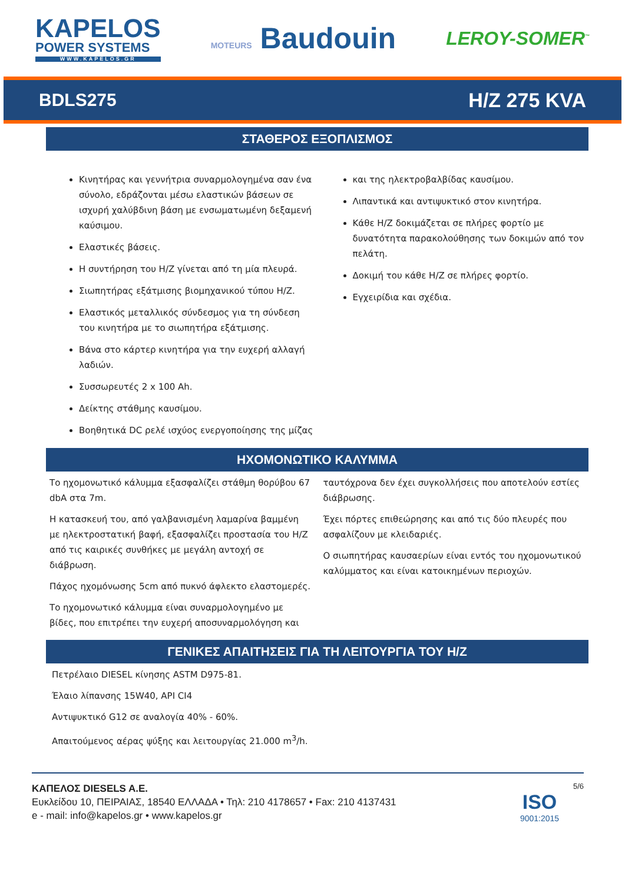KAPELOS
POWER SYSTEMS
WWW.KAPELOS.GR
MOTEURS Baudouin
LEROY-SOMER<sup>™</sup>
BDLS275 H/Z 275 KVA
ΣΤΑΘΕΡΟΣ ΕΞΟΠΛΙΣΜΟΣ
Κινητήρας και γεννήτρια συναρμολογημένα σαν ένα σύνολο, εδράζονται μέσω ελαστικών βάσεων σε ισχυρή χαλύβδινη βάση με ενσωματωμένη δεξαμενή καύσιμου.
Ελαστικές βάσεις.
Η συντήρηση του H/Z γίνεται από τη μία πλευρά.
Σιωπητήρας εξάτμισης βιομηχανικού τύπου H/Z.
Ελαστικός μεταλλικός σύνδεσμος για τη σύνδεση του κινητήρα με το σιωπητήρα εξάτμισης.
Βάνα στο κάρτερ κινητήρα για την ευχερή αλλαγή λαδιών.
Συσσωρευτές 2 x 100 Ah.
Δείκτης στάθμης καυσίμου.
Βοηθητικά DC ρελέ ισχύος ενεργοποίησης της μίζας
και της ηλεκτροβαλβίδας καυσίμου.
Λιπαντικά και αντιψυκτικό στον κινητήρα.
Κάθε H/Z δοκιμάζεται σε πλήρες φορτίο με δυνατότητα παρακολούθησης των δοκιμών από τον πελάτη.
Δοκιμή του κάθε H/Z σε πλήρες φορτίο.
Εγχειρίδια και σχέδια.
ΗΧΟΜΟΝΩΤΙΚΟ ΚΑΛΥΜΜΑ
Το ηχομονωτικό κάλυμμα εξασφαλίζει στάθμη θορύβου 67 dbA στα 7m.
Η κατασκευή του, από γαλβανισμένη λαμαρίνα βαμμένη με ηλεκτροστατική βαφή, εξασφαλίζει προστασία του H/Z από τις καιρικές συνθήκες με μεγάλη αντοχή σε διάβρωση.
Πάχος ηχομόνωσης 5cm από πυκνό άφλεκτο ελαστομερές.
Το ηχομονωτικό κάλυμμα είναι συναρμολογημένο με βίδες, που επιτρέπει την ευχερή αποσυναρμολόγηση και
ταυτόχρονα δεν έχει συγκολλήσεις που αποτελούν εστίες διάβρωσης.
Έχει πόρτες επιθεώρησης και από τις δύο πλευρές που ασφαλίζουν με κλειδαριές.
Ο σιωπητήρας καυσαερίων είναι εντός του ηχομονωτικού καλύμματος και είναι κατοικημένων περιοχών.
ΓΕΝΙΚΕΣ ΑΠΑΙΤΗΣΕΙΣ ΓΙΑ ΤΗ ΛΕΙΤΟΥΡΓΙΑ ΤΟΥ H/Z
Πετρέλαιο DIESEL κίνησης ASTM D975-81.
Έλαιο λίπανσης 15W40, API CI4
Αντιψυκτικό G12 σε αναλογία 40% - 60%.
Απαιτούμενος αέρας ψύξης και λειτουργίας 21.000 m<sup>3</sup>/h.
ΚΑΠΕΛΟΣ DIESELS A.E.
Ευκλείδου 10, ΠΕΙΡΑΙΑΣ, 18540 ΕΛΛΑΔΑ • Τηλ: 210 4178657 • Fax: 210 4137431
e - mail: info@kapelos.gr • www.kapelos.gr
5/6
ISO
9001:2015